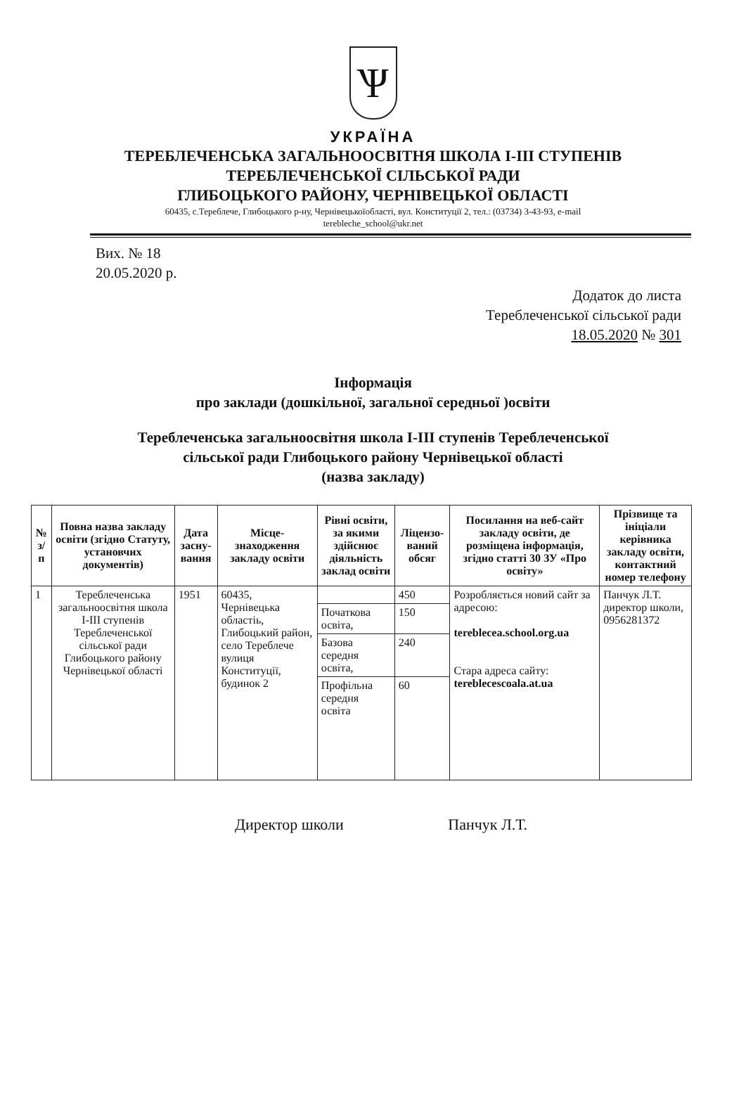Ѱ
УКРАЇНА
ТЕРЕБЛЕЧЕНСЬКА ЗАГАЛЬНООСВІТНЯ ШКОЛА І-ІІІ СТУПЕНІВ
ТЕРЕБЛЕЧЕНСЬКОЇ СІЛЬСЬКОЇ РАДИ
ГЛИБОЦЬКОГО РАЙОНУ, ЧЕРНІВЕЦЬКОЇ ОБЛАСТІ
60435, с.Тереблече, Глибоцького р-ну, Чернівецькоїобласті, вул. Конституції 2, тел.: (03734) 3-43-93, e-mail
terebleche_school@ukr.net
Вих. № 18
20.05.2020 р.
Додаток до листа
Тереблеченської сільської ради
18.05.2020 № 301
Інформація
про заклади (дошкільної, загальної середньої )освіти
Тереблеченська загальноосвітня школа І-ІІІ ступенів Тереблеченської
сільської ради Глибоцького району Чернівецької області
(назва закладу)
| № з/п | Повна назва закладу освіти (згідно Статуту, установчих документів) | Дата засну-вання | Місце-знаходження закладу освіти | Рівні освіти, за якими здійснює діяльність заклад освіти | Ліцензо-ваний обсяг | Посилання на веб-сайт закладу освіти, де розміщена інформація, згідно статті 30 ЗУ «Про освіту» | Прізвище та ініціали керівника закладу освіти, контактний номер телефону |
| --- | --- | --- | --- | --- | --- | --- | --- |
| 1 | Тереблеченська загальноосвітня школа І-ІІІ ступенів Тереблеченської сільської ради Глибоцького району Чернівецької області | 1951 | 60435, Чернівецька областіь, Глибоцький район, село Тереблече вулиця Конституції, будинок 2 | | 450 | Розробляється новий сайт за адресою: tereblecea.school.org.ua Стара адреса сайту: tereblecescoala.at.ua | Панчук Л.Т. директор школи, 0956281372 |
| | | | | Початкова освіта, | 150 | | |
| | | | | Базова середня освіта, | 240 | | |
| | | | | Профільна середня освіта | 60 | | |
Директор школи Панчук Л.Т.